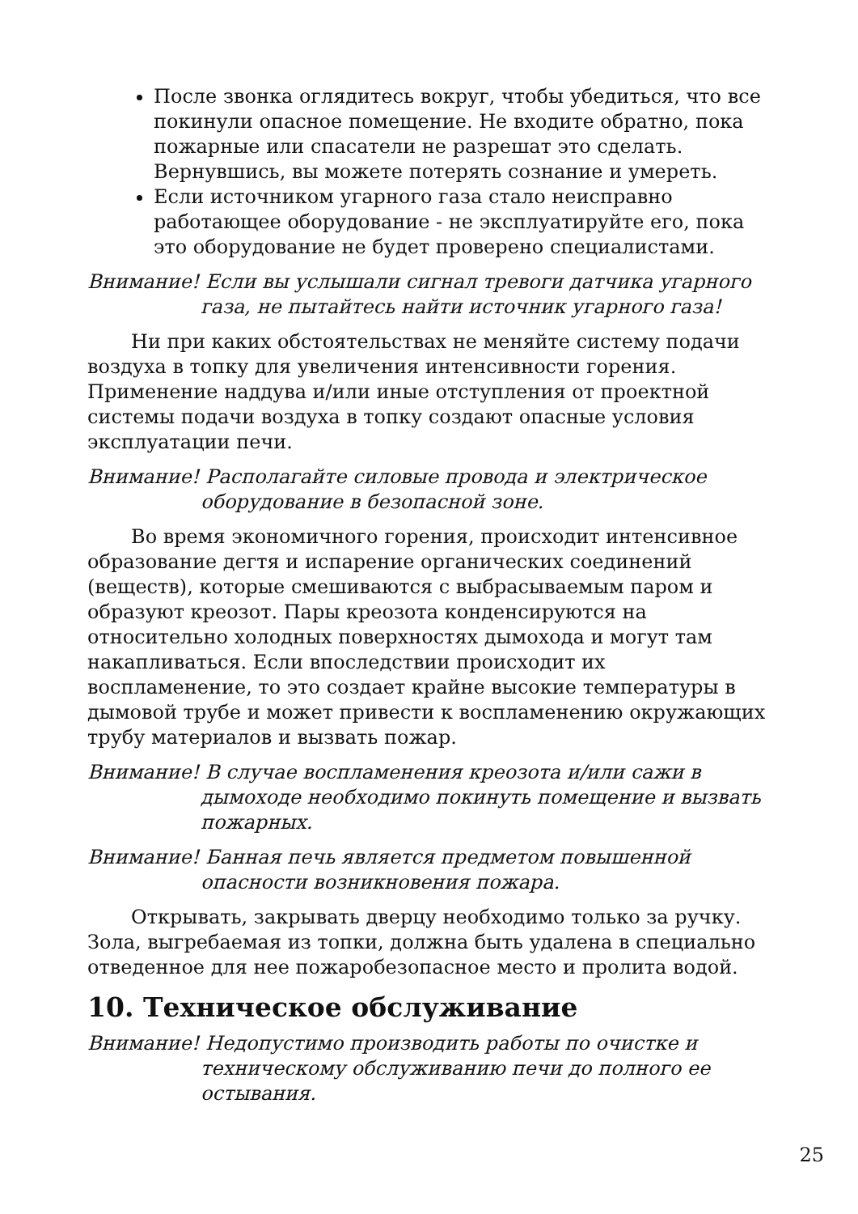После звонка оглядитесь вокруг, чтобы убедиться, что все покинули опасное помещение. Не входите обратно, пока пожарные или спасатели не разрешат это сделать. Вернувшись, вы можете потерять сознание и умереть.
Если источником угарного газа стало неисправно работающее оборудование - не эксплуатируйте его, пока это оборудование не будет проверено специалистами.
Внимание! Если вы услышали сигнал тревоги датчика угарного газа, не пытайтесь найти источник угарного газа!
Ни при каких обстоятельствах не меняйте систему подачи воздуха в топку для увеличения интенсивности горения. Применение наддува и/или иные отступления от проектной системы подачи воздуха в топку создают опасные условия эксплуатации печи.
Внимание! Располагайте силовые провода и электрическое оборудование в безопасной зоне.
Во время экономичного горения, происходит интенсивное образование дегтя и испарение органических соединений (веществ), которые смешиваются с выбрасываемым паром и образуют креозот. Пары креозота конденсируются на относительно холодных поверхностях дымохода и могут там накапливаться. Если впоследствии происходит их воспламенение, то это создает крайне высокие температуры в дымовой трубе и может привести к воспламенению окружающих трубу материалов и вызвать пожар.
Внимание! В случае воспламенения креозота и/или сажи в дымоходе необходимо покинуть помещение и вызвать пожарных.
Внимание! Банная печь является предметом повышенной опасности возникновения пожара.
Открывать, закрывать дверцу необходимо только за ручку. Зола, выгребаемая из топки, должна быть удалена в специально отведенное для нее пожаробезопасное место и пролита водой.
10. Техническое обслуживание
Внимание! Недопустимо производить работы по очистке и техническому обслуживанию печи до полного ее остывания.
25